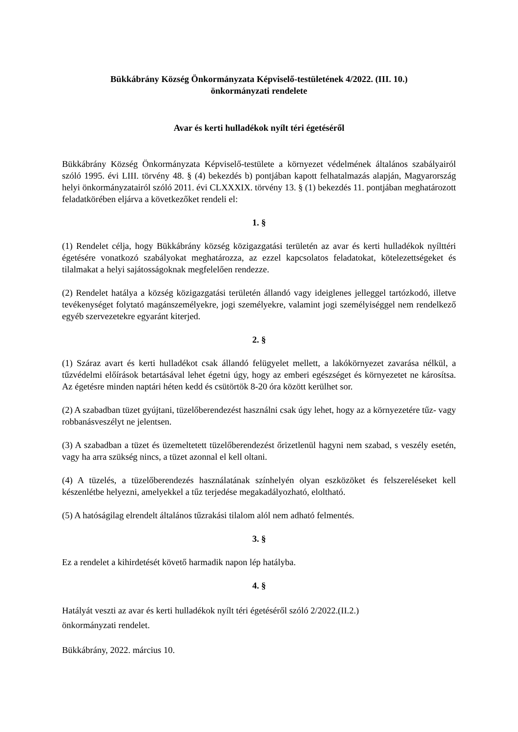Bükkábrány Község Önkormányzata Képviselő-testületének 4/2022. (III. 10.)
önkormányzati rendelete
Avar és kerti hulladékok nyílt téri égetéséről
Bükkábrány Község Önkormányzata Képviselő-testülete a környezet védelmének általános szabályairól szóló 1995. évi LIII. törvény 48. § (4) bekezdés b) pontjában kapott felhatalmazás alapján, Magyarország helyi önkormányzatairól szóló 2011. évi CLXXXIX. törvény 13. § (1) bekezdés 11. pontjában meghatározott feladatkörében eljárva a következőket rendeli el:
1. §
(1) Rendelet célja, hogy Bükkábrány község közigazgatási területén az avar és kerti hulladékok nyílttéri égetésére vonatkozó szabályokat meghatározza, az ezzel kapcsolatos feladatokat, kötelezettségeket és tilalmakat a helyi sajátosságoknak megfelelően rendezze.
(2) Rendelet hatálya a község közigazgatási területén állandó vagy ideiglenes jelleggel tartózkodó, illetve tevékenységet folytató magánszemélyekre, jogi személyekre, valamint jogi személyiséggel nem rendelkező egyéb szervezetekre egyaránt kiterjed.
2. §
(1) Száraz avart és kerti hulladékot csak állandó felügyelet mellett, a lakókörnyezet zavarása nélkül, a tűzvédelmi előírások betartásával lehet égetni úgy, hogy az emberi egészséget és környezetet ne károsítsa. Az égetésre minden naptári héten kedd és csütörtök 8-20 óra között kerülhet sor.
(2) A szabadban tüzet gyújtani, tüzelőberendezést használni csak úgy lehet, hogy az a környezetére tűz- vagy robbanásveszélyt ne jelentsen.
(3) A szabadban a tüzet és üzemeltetett tüzelőberendezést őrizetlenül hagyni nem szabad, s veszély esetén, vagy ha arra szükség nincs, a tüzet azonnal el kell oltani.
(4) A tüzelés, a tüzelőberendezés használatának színhelyén olyan eszközöket és felszereléseket kell készenlétbe helyezni, amelyekkel a tűz terjedése megakadályozható, eloltható.
(5) A hatóságilag elrendelt általános tűzrakási tilalom alól nem adható felmentés.
3. §
Ez a rendelet a kihirdetését követő harmadik napon lép hatályba.
4. §
Hatályát veszti az avar és kerti hulladékok nyílt téri égetéséről szóló 2/2022.(II.2.)
önkormányzati rendelet.
Bükkábrány, 2022. március 10.